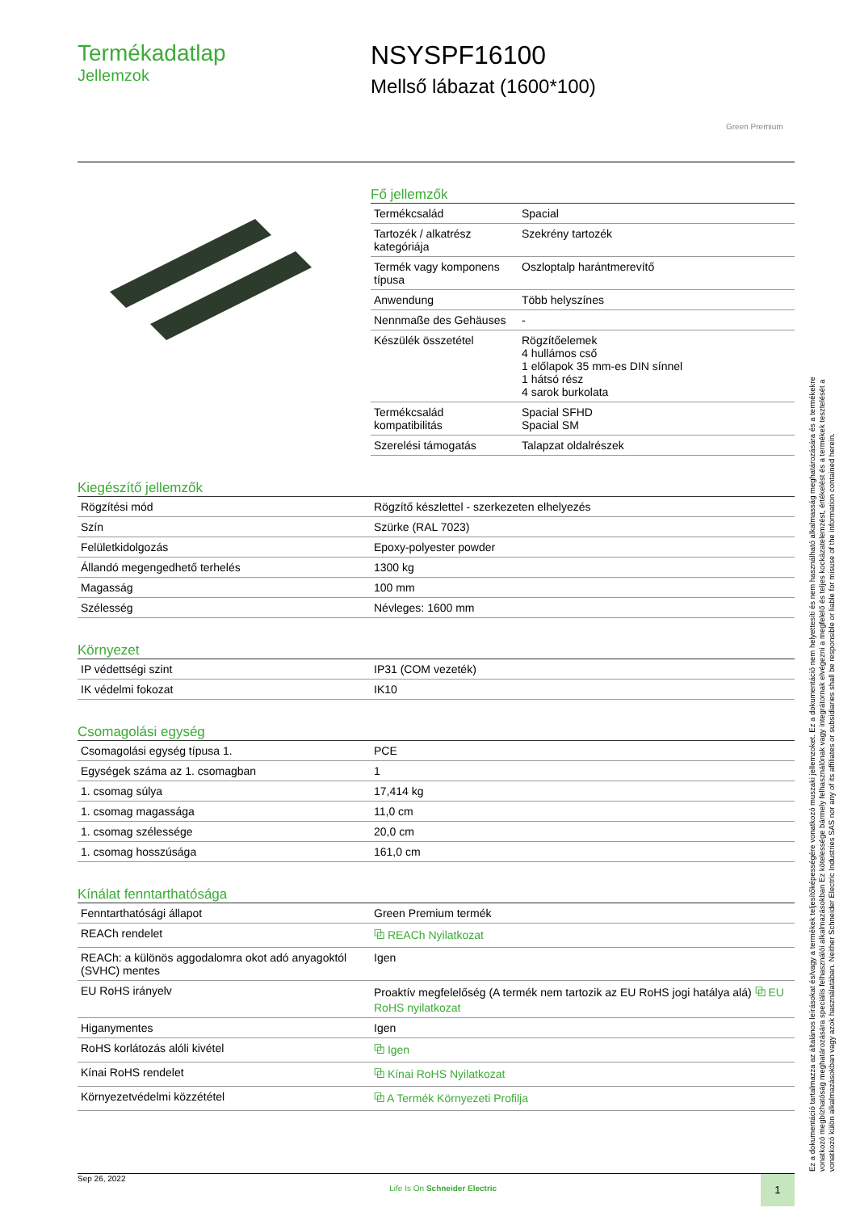Termékadatlap
Jellemzok
NSYSPF16100
Mellső lábazat (1600*100)
Green Premium
Fő jellemzők
| Termékcsalád | Spacial |
| Tartozék / alkatrész kategóriája | Szekrény tartozék |
| Termék vagy komponens típusa | Oszloptalp harántmerevítő |
| Anwendung | Több helyszínes |
| Nennmaße des Gehäuses | - |
| Készülék összetétel | Rögzítőelemek 4 hullámos cső 1 előlapok 35 mm-es DIN sínnel 1 hátsó rész 4 sarok burkolata |
| Termékcsalád kompatibilitás | Spacial SFHD Spacial SM |
| Szerelési támogatás | Talapzat oldalrészek |
Kiegészítő jellemzők
| Rögzítési mód | Rögzítő készlettel - szerkezeten elhelyezés |
| Szín | Szürke (RAL 7023) |
| Felületkidolgozás | Epoxy-polyester powder |
| Állandó megengedhető terhelés | 1300 kg |
| Magasság | 100 mm |
| Szélesség | Névleges: 1600 mm |
Környezet
| IP védettségi szint | IP31 (COM vezeték) |
| IK védelmi fokozat | IK10 |
Csomagolási egység
| Csomagolási egység típusa 1. | PCE |
| Egységek száma az 1. csomagban | 1 |
| 1. csomag súlya | 17,414 kg |
| 1. csomag magassága | 11,0 cm |
| 1. csomag szélessége | 20,0 cm |
| 1. csomag hosszúsága | 161,0 cm |
Kínálat fenntarthatósága
| Fenntarthatósági állapot | Green Premium termék |
| REACh rendelet | ⧉ REACh Nyilatkozat |
| REACh: a különös aggodalomra okot adó anyagoktól (SVHC) mentes | Igen |
| EU RoHS irányelv | Proaktív megfelelőség (A termék nem tartozik az EU RoHS jogi hatálya alá) ⧉ EU RoHS nyilatkozat |
| Higanymentes | Igen |
| RoHS korlátozás alóli kivétel | ⧉ Igen |
| Kínai RoHS rendelet | ⧉ Kínai RoHS Nyilatkozat |
| Környezetvédelmi közzététel | ⧉ A Termék Környezeti Profilja |
Ez a dokumentáció tartalmazza az általános leírásokat és/vagy a termékek teljesítőképességére vonatkozó muszaki jellemzoket. Ez a dokumentáció nem helyettesíti és nem használható alkalmasság meghatározására és a termékekre vonatkozó megbízhatóság meghatározására speciális felhasználói alkalmazásokban Ez kötelessége bármely felhasználónak vagy integrátornak elvégezni a megfelelő és teljes kockázatelemzést, értékelést és a termékek tesztelését a vonatkozó külön alkalmazásokban vagy azok használatában. Neither Schneider Electric Industries SAS nor any of its affiliates or subsidiaries shall be responsible or liable for misuse of the information contained herein.
Sep 26, 2022 Life Is On Schneider Electric 1